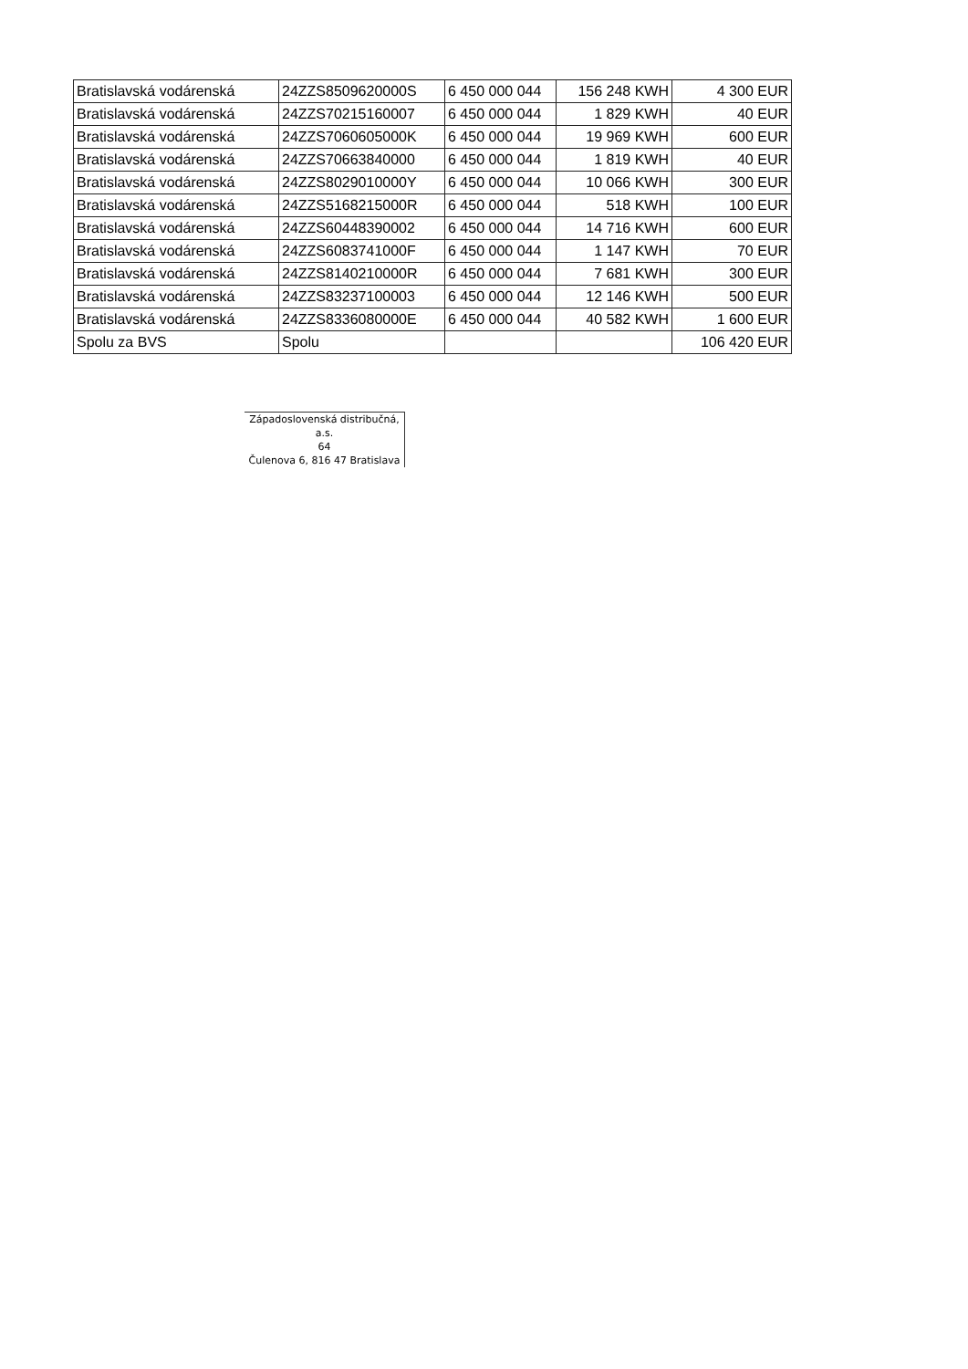| Bratislavská vodárenská | 24ZZS8509620000S | 6 450 000 044 | 156 248 KWH | 4 300 EUR |
| Bratislavská vodárenská | 24ZZS70215160007 | 6 450 000 044 | 1 829 KWH | 40 EUR |
| Bratislavská vodárenská | 24ZZS7060605000K | 6 450 000 044 | 19 969 KWH | 600 EUR |
| Bratislavská vodárenská | 24ZZS70663840000 | 6 450 000 044 | 1 819 KWH | 40 EUR |
| Bratislavská vodárenská | 24ZZS8029010000Y | 6 450 000 044 | 10 066 KWH | 300 EUR |
| Bratislavská vodárenská | 24ZZS5168215000R | 6 450 000 044 | 518 KWH | 100 EUR |
| Bratislavská vodárenská | 24ZZS60448390002 | 6 450 000 044 | 14 716 KWH | 600 EUR |
| Bratislavská vodárenská | 24ZZS6083741000F | 6 450 000 044 | 1 147 KWH | 70 EUR |
| Bratislavská vodárenská | 24ZZS8140210000R | 6 450 000 044 | 7 681 KWH | 300 EUR |
| Bratislavská vodárenská | 24ZZS83237100003 | 6 450 000 044 | 12 146 KWH | 500 EUR |
| Bratislavská vodárenská | 24ZZS8336080000E | 6 450 000 044 | 40 582 KWH | 1 600 EUR |
| Spolu za BVS | Spolu | | | 106 420 EUR |
Západoslovenská distribučná, a.s.
64
Čulenova 6, 816 47 Bratislava